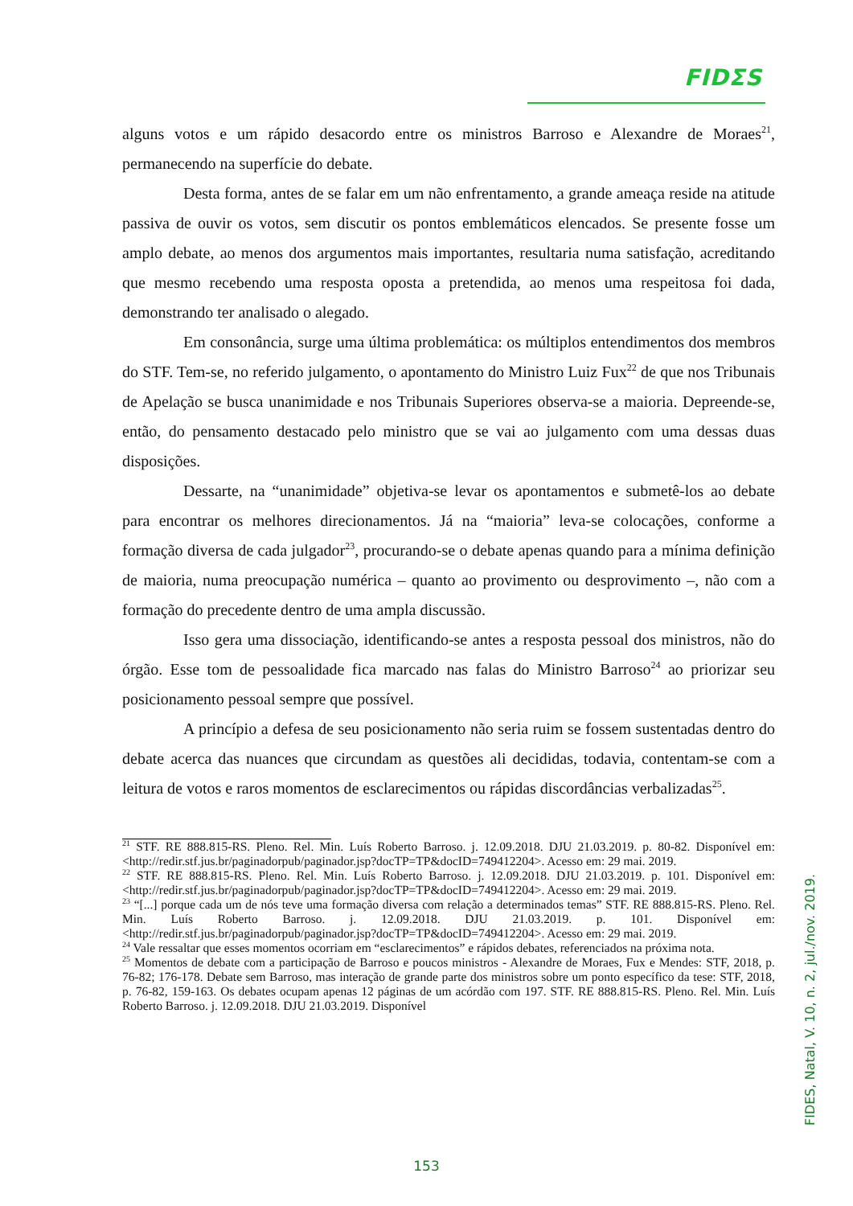FIDΣS
alguns votos e um rápido desacordo entre os ministros Barroso e Alexandre de Moraes<sup>21</sup>, permanecendo na superfície do debate.
Desta forma, antes de se falar em um não enfrentamento, a grande ameaça reside na atitude passiva de ouvir os votos, sem discutir os pontos emblemáticos elencados. Se presente fosse um amplo debate, ao menos dos argumentos mais importantes, resultaria numa satisfação, acreditando que mesmo recebendo uma resposta oposta a pretendida, ao menos uma respeitosa foi dada, demonstrando ter analisado o alegado.
Em consonância, surge uma última problemática: os múltiplos entendimentos dos membros do STF. Tem-se, no referido julgamento, o apontamento do Ministro Luiz Fux<sup>22</sup> de que nos Tribunais de Apelação se busca unanimidade e nos Tribunais Superiores observa-se a maioria. Depreende-se, então, do pensamento destacado pelo ministro que se vai ao julgamento com uma dessas duas disposições.
Dessarte, na “unanimidade” objetiva-se levar os apontamentos e submetê-los ao debate para encontrar os melhores direcionamentos. Já na “maioria” leva-se colocações, conforme a formação diversa de cada julgador<sup>23</sup>, procurando-se o debate apenas quando para a mínima definição de maioria, numa preocupação numérica – quanto ao provimento ou desprovimento –, não com a formação do precedente dentro de uma ampla discussão.
Isso gera uma dissociação, identificando-se antes a resposta pessoal dos ministros, não do órgão. Esse tom de pessoalidade fica marcado nas falas do Ministro Barroso<sup>24</sup> ao priorizar seu posicionamento pessoal sempre que possível.
A princípio a defesa de seu posicionamento não seria ruim se fossem sustentadas dentro do debate acerca das nuances que circundam as questões ali decididas, todavia, contentam-se com a leitura de votos e raros momentos de esclarecimentos ou rápidas discordâncias verbalizadas<sup>25</sup>.
<sup>21</sup> STF. RE 888.815-RS. Pleno. Rel. Min. Luís Roberto Barroso. j. 12.09.2018. DJU 21.03.2019. p. 80-82. Disponível em: <http://redir.stf.jus.br/paginadorpub/paginador.jsp?docTP=TP&docID=749412204>. Acesso em: 29 mai. 2019.
<sup>22</sup> STF. RE 888.815-RS. Pleno. Rel. Min. Luís Roberto Barroso. j. 12.09.2018. DJU 21.03.2019. p. 101. Disponível em: <http://redir.stf.jus.br/paginadorpub/paginador.jsp?docTP=TP&docID=749412204>. Acesso em: 29 mai. 2019.
<sup>23</sup> “[...] porque cada um de nós teve uma formação diversa com relação a determinados temas” STF. RE 888.815-RS. Pleno. Rel. Min. Luís Roberto Barroso. j. 12.09.2018. DJU 21.03.2019. p. 101. Disponível em: <http://redir.stf.jus.br/paginadorpub/paginador.jsp?docTP=TP&docID=749412204>. Acesso em: 29 mai. 2019.
<sup>24</sup> Vale ressaltar que esses momentos ocorriam em “esclarecimentos” e rápidos debates, referenciados na próxima nota.
<sup>25</sup> Momentos de debate com a participação de Barroso e poucos ministros - Alexandre de Moraes, Fux e Mendes: STF, 2018, p. 76-82; 176-178. Debate sem Barroso, mas interação de grande parte dos ministros sobre um ponto específico da tese: STF, 2018, p. 76-82, 159-163. Os debates ocupam apenas 12 páginas de um acórdão com 197. STF. RE 888.815-RS. Pleno. Rel. Min. Luís Roberto Barroso. j. 12.09.2018. DJU 21.03.2019. Disponível
FIDES, Natal, V. 10, n. 2, jul./nov. 2019.
153